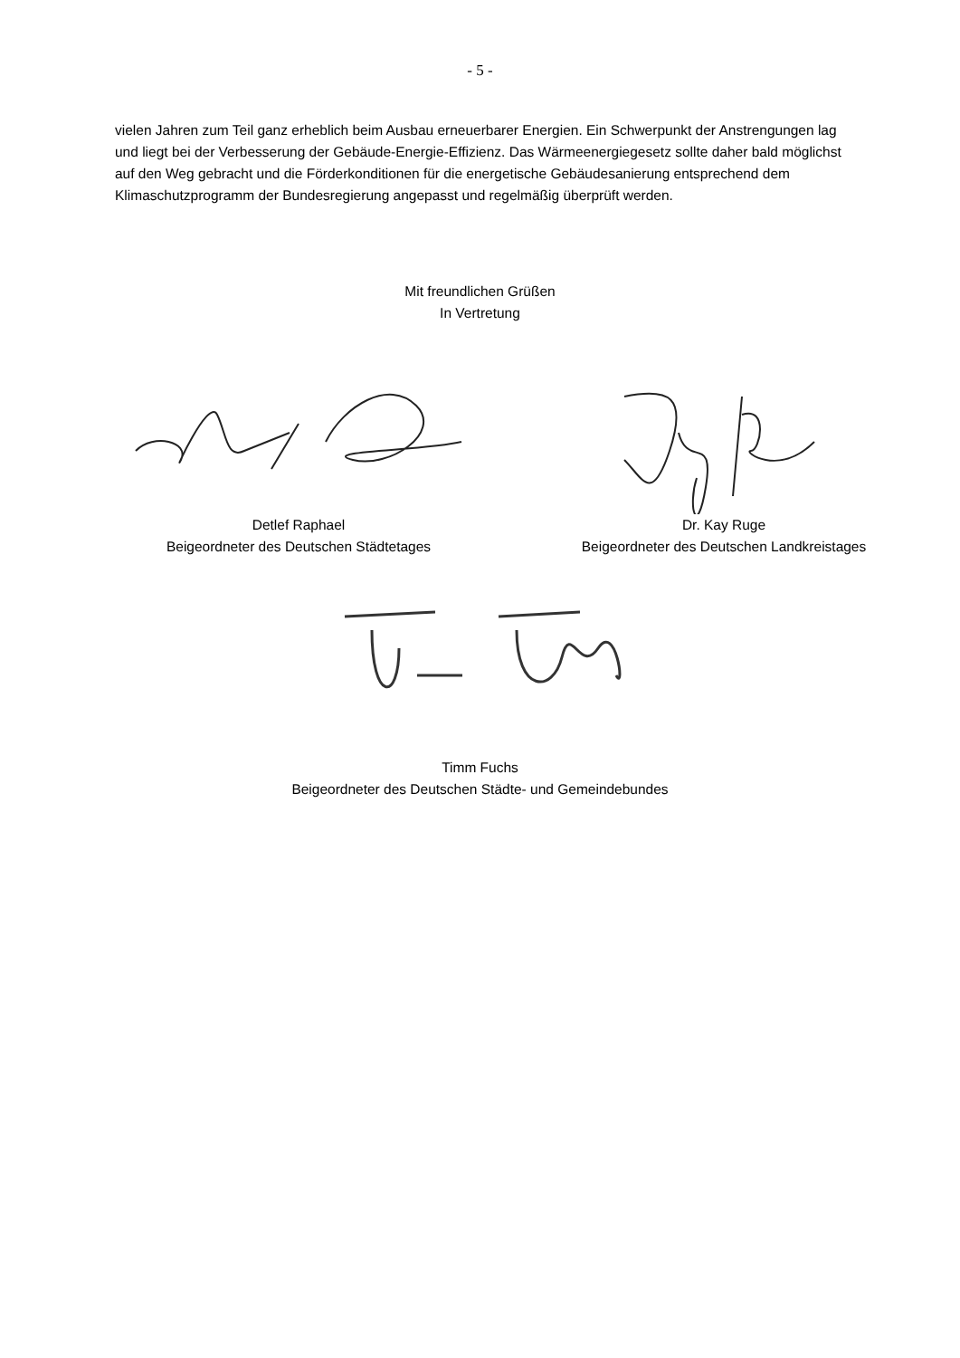- 5 -
vielen Jahren zum Teil ganz erheblich beim Ausbau erneuerbarer Energien. Ein Schwerpunkt der Anstrengungen lag und liegt bei der Verbesserung der Gebäude-Energie-Effizienz. Das Wärmeenergiegesetz sollte daher bald möglichst auf den Weg gebracht und die Förderkonditionen für die energetische Gebäudesanierung entsprechend dem Klimaschutzprogramm der Bundesregierung angepasst und regelmäßig überprüft werden.
Mit freundlichen Grüßen
In Vertretung
Detlef Raphael
Beigeordneter des Deutschen Städtetages
Dr. Kay Ruge
Beigeordneter des Deutschen Landkreistages
Timm Fuchs
Beigeordneter des Deutschen Städte- und Gemeindebundes